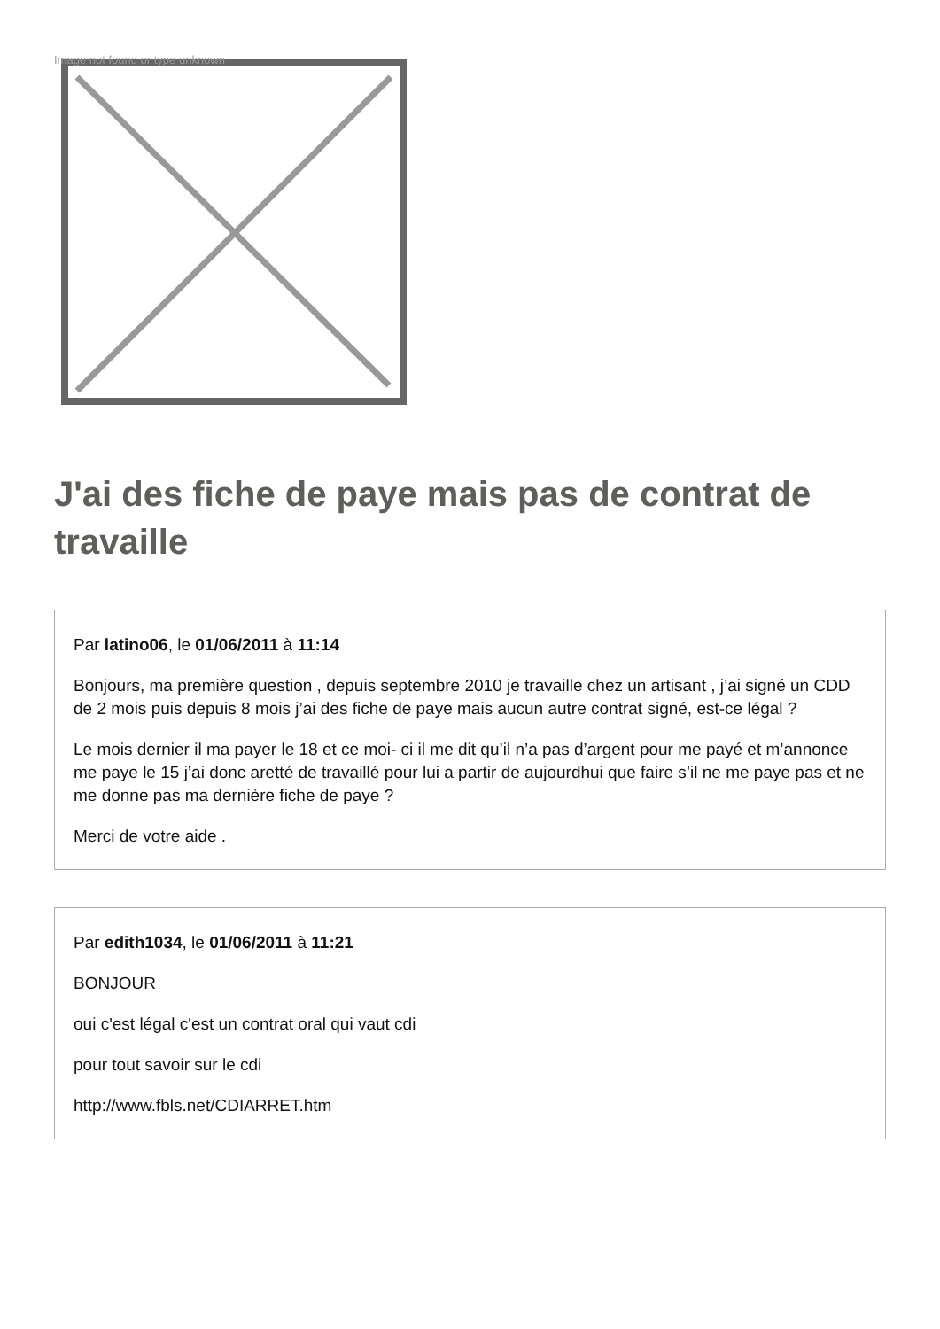Image not found or type unknown
J'ai des fiche de paye mais pas de contrat de travaille
Par latino06, le 01/06/2011 à 11:14
Bonjours, ma première question , depuis septembre 2010 je travaille chez un artisant , j’ai signé un CDD de 2 mois puis depuis 8 mois j’ai des fiche de paye mais aucun autre contrat signé, est-ce légal ?
Le mois dernier il ma payer le 18 et ce moi- ci il me dit qu’il n’a pas d’argent pour me payé et m’annonce me paye le 15 j’ai donc aretté de travaillé pour lui a partir de aujourdhui que faire s’il ne me paye pas et ne me donne pas ma dernière fiche de paye ?
Merci de votre aide .
Par edith1034, le 01/06/2011 à 11:21
BONJOUR
oui c'est légal c'est un contrat oral qui vaut cdi
pour tout savoir sur le cdi
http://www.fbls.net/CDIARRET.htm